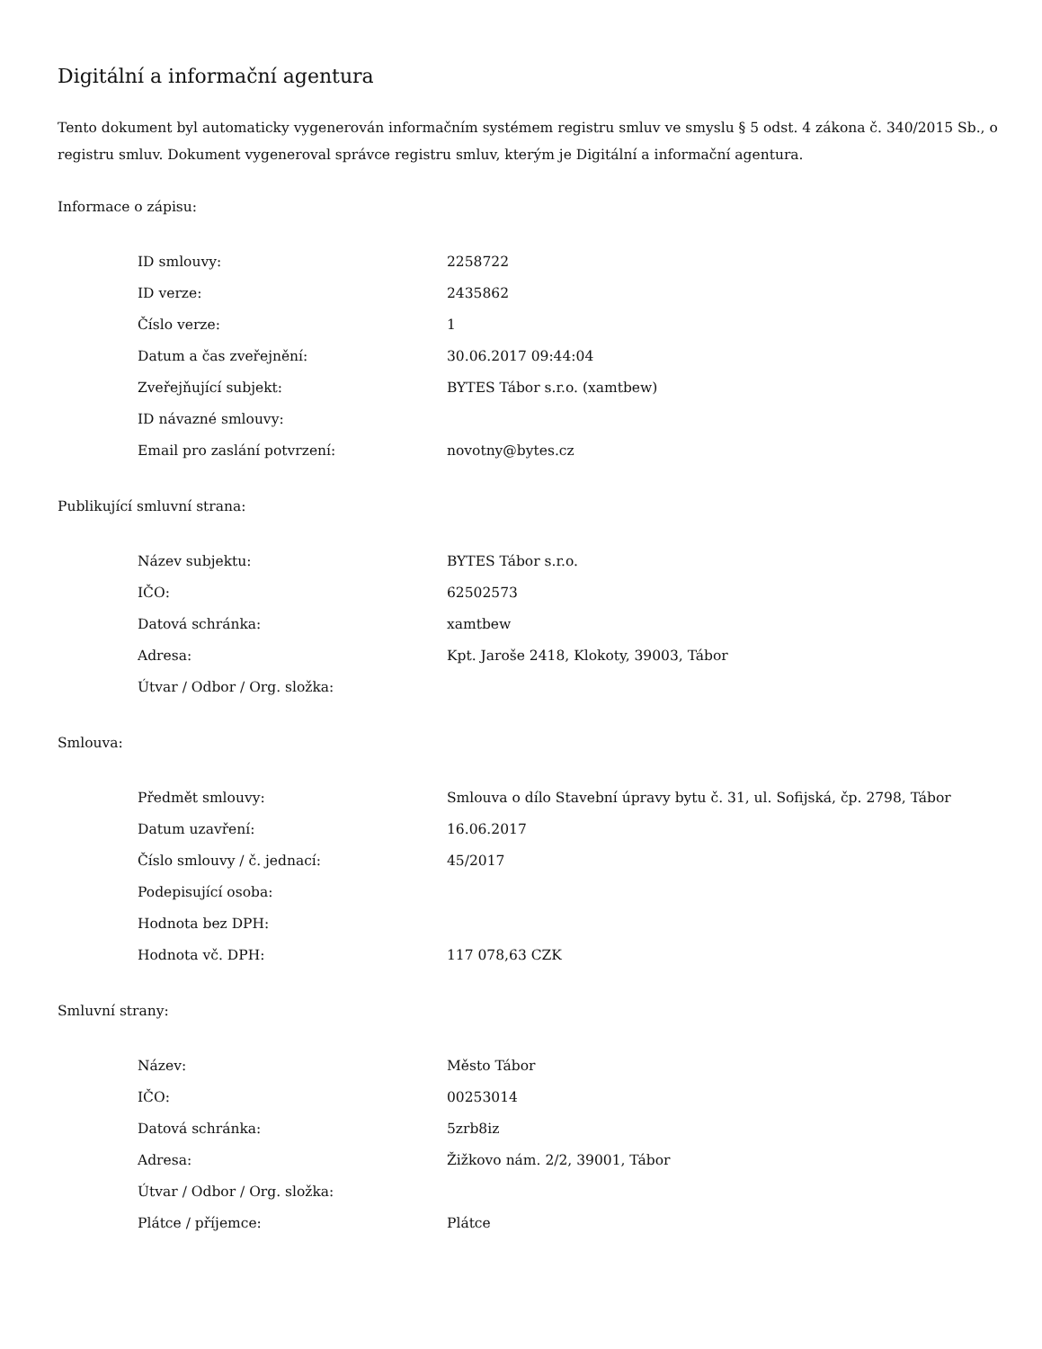Digitální a informační agentura
Tento dokument byl automaticky vygenerován informačním systémem registru smluv ve smyslu § 5 odst. 4 zákona č. 340/2015 Sb., o registru smluv. Dokument vygeneroval správce registru smluv, kterým je Digitální a informační agentura.
Informace o zápisu:
| ID smlouvy: | 2258722 |
| ID verze: | 2435862 |
| Číslo verze: | 1 |
| Datum a čas zveřejnění: | 30.06.2017 09:44:04 |
| Zveřejňující subjekt: | BYTES Tábor s.r.o. (xamtbew) |
| ID návazné smlouvy: | |
| Email pro zaslání potvrzení: | novotny@bytes.cz |
Publikující smluvní strana:
| Název subjektu: | BYTES Tábor s.r.o. |
| IČO: | 62502573 |
| Datová schránka: | xamtbew |
| Adresa: | Kpt. Jaroše 2418, Klokoty, 39003, Tábor |
| Útvar / Odbor / Org. složka: | |
Smlouva:
| Předmět smlouvy: | Smlouva o dílo Stavební úpravy bytu č. 31, ul. Sofijská, čp. 2798, Tábor |
| Datum uzavření: | 16.06.2017 |
| Číslo smlouvy / č. jednací: | 45/2017 |
| Podepisující osoba: | |
| Hodnota bez DPH: | |
| Hodnota vč. DPH: | 117 078,63 CZK |
Smluvní strany:
| Název: | Město Tábor |
| IČO: | 00253014 |
| Datová schránka: | 5zrb8iz |
| Adresa: | Žižkovo nám. 2/2, 39001, Tábor |
| Útvar / Odbor / Org. složka: | |
| Plátce / příjemce: | Plátce |